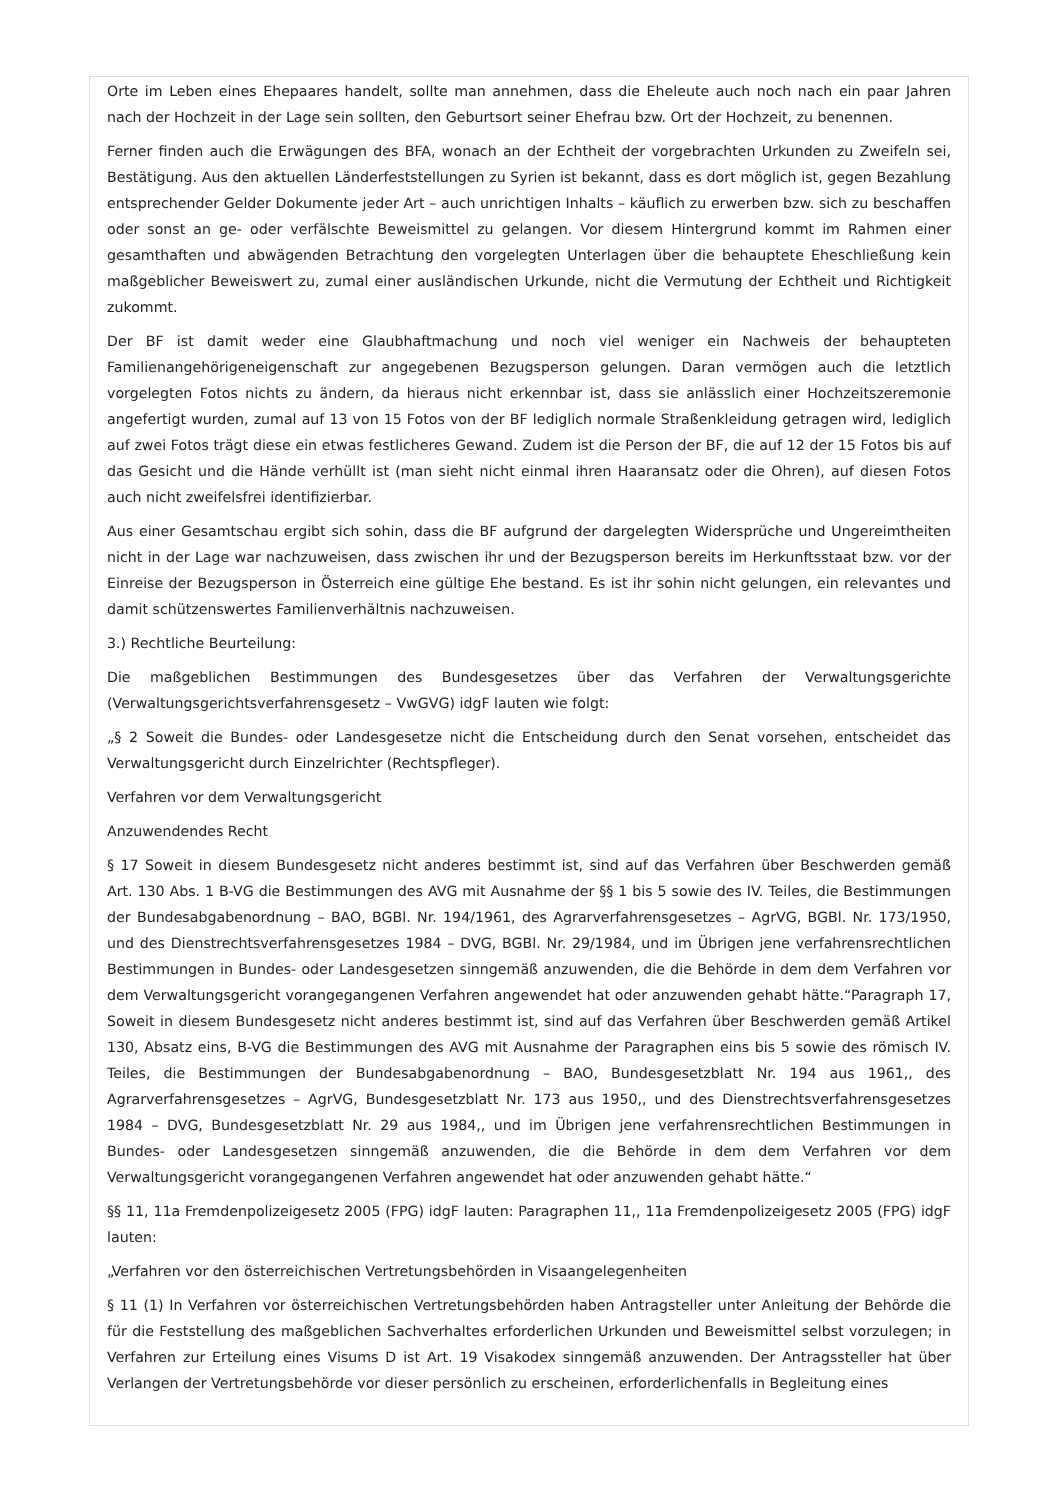Orte im Leben eines Ehepaares handelt, sollte man annehmen, dass die Eheleute auch noch nach ein paar Jahren nach der Hochzeit in der Lage sein sollten, den Geburtsort seiner Ehefrau bzw. Ort der Hochzeit, zu benennen.
Ferner finden auch die Erwägungen des BFA, wonach an der Echtheit der vorgebrachten Urkunden zu Zweifeln sei, Bestätigung. Aus den aktuellen Länderfeststellungen zu Syrien ist bekannt, dass es dort möglich ist, gegen Bezahlung entsprechender Gelder Dokumente jeder Art – auch unrichtigen Inhalts – käuflich zu erwerben bzw. sich zu beschaffen oder sonst an ge- oder verfälschte Beweismittel zu gelangen. Vor diesem Hintergrund kommt im Rahmen einer gesamthaften und abwägenden Betrachtung den vorgelegten Unterlagen über die behauptete Eheschließung kein maßgeblicher Beweiswert zu, zumal einer ausländischen Urkunde, nicht die Vermutung der Echtheit und Richtigkeit zukommt.
Der BF ist damit weder eine Glaubhaftmachung und noch viel weniger ein Nachweis der behaupteten Familienangehörigeneigenschaft zur angegebenen Bezugsperson gelungen. Daran vermögen auch die letztlich vorgelegten Fotos nichts zu ändern, da hieraus nicht erkennbar ist, dass sie anlässlich einer Hochzeitszeremonie angefertigt wurden, zumal auf 13 von 15 Fotos von der BF lediglich normale Straßenkleidung getragen wird, lediglich auf zwei Fotos trägt diese ein etwas festlicheres Gewand. Zudem ist die Person der BF, die auf 12 der 15 Fotos bis auf das Gesicht und die Hände verhüllt ist (man sieht nicht einmal ihren Haaransatz oder die Ohren), auf diesen Fotos auch nicht zweifelsfrei identifizierbar.
Aus einer Gesamtschau ergibt sich sohin, dass die BF aufgrund der dargelegten Widersprüche und Ungereimtheiten nicht in der Lage war nachzuweisen, dass zwischen ihr und der Bezugsperson bereits im Herkunftsstaat bzw. vor der Einreise der Bezugsperson in Österreich eine gültige Ehe bestand. Es ist ihr sohin nicht gelungen, ein relevantes und damit schützenswertes Familienverhältnis nachzuweisen.
3.) Rechtliche Beurteilung:
Die maßgeblichen Bestimmungen des Bundesgesetzes über das Verfahren der Verwaltungsgerichte (Verwaltungsgerichtsverfahrensgesetz – VwGVG) idgF lauten wie folgt:
„§ 2 Soweit die Bundes- oder Landesgesetze nicht die Entscheidung durch den Senat vorsehen, entscheidet das Verwaltungsgericht durch Einzelrichter (Rechtspfleger).
Verfahren vor dem Verwaltungsgericht
Anzuwendendes Recht
§ 17 Soweit in diesem Bundesgesetz nicht anderes bestimmt ist, sind auf das Verfahren über Beschwerden gemäß Art. 130 Abs. 1 B-VG die Bestimmungen des AVG mit Ausnahme der §§ 1 bis 5 sowie des IV. Teiles, die Bestimmungen der Bundesabgabenordnung – BAO, BGBl. Nr. 194/1961, des Agrarverfahrensgesetzes – AgrVG, BGBl. Nr. 173/1950, und des Dienstrechtsverfahrensgesetzes 1984 – DVG, BGBl. Nr. 29/1984, und im Übrigen jene verfahrensrechtlichen Bestimmungen in Bundes- oder Landesgesetzen sinngemäß anzuwenden, die die Behörde in dem dem Verfahren vor dem Verwaltungsgericht vorangegangenen Verfahren angewendet hat oder anzuwenden gehabt hätte.“Paragraph 17, Soweit in diesem Bundesgesetz nicht anderes bestimmt ist, sind auf das Verfahren über Beschwerden gemäß Artikel 130, Absatz eins, B-VG die Bestimmungen des AVG mit Ausnahme der Paragraphen eins bis 5 sowie des römisch IV. Teiles, die Bestimmungen der Bundesabgabenordnung – BAO, Bundesgesetzblatt Nr. 194 aus 1961,, des Agrarverfahrensgesetzes – AgrVG, Bundesgesetzblatt Nr. 173 aus 1950,, und des Dienstrechtsverfahrensgesetzes 1984 – DVG, Bundesgesetzblatt Nr. 29 aus 1984,, und im Übrigen jene verfahrensrechtlichen Bestimmungen in Bundes- oder Landesgesetzen sinngemäß anzuwenden, die die Behörde in dem dem Verfahren vor dem Verwaltungsgericht vorangegangenen Verfahren angewendet hat oder anzuwenden gehabt hätte.“
§§ 11, 11a Fremdenpolizeigesetz 2005 (FPG) idgF lauten: Paragraphen 11,, 11a Fremdenpolizeigesetz 2005 (FPG) idgF lauten:
„Verfahren vor den österreichischen Vertretungsbehörden in Visaangelegenheiten
§ 11 (1) In Verfahren vor österreichischen Vertretungsbehörden haben Antragsteller unter Anleitung der Behörde die für die Feststellung des maßgeblichen Sachverhaltes erforderlichen Urkunden und Beweismittel selbst vorzulegen; in Verfahren zur Erteilung eines Visums D ist Art. 19 Visakodex sinngemäß anzuwenden. Der Antragssteller hat über Verlangen der Vertretungsbehörde vor dieser persönlich zu erscheinen, erforderlichenfalls in Begleitung eines